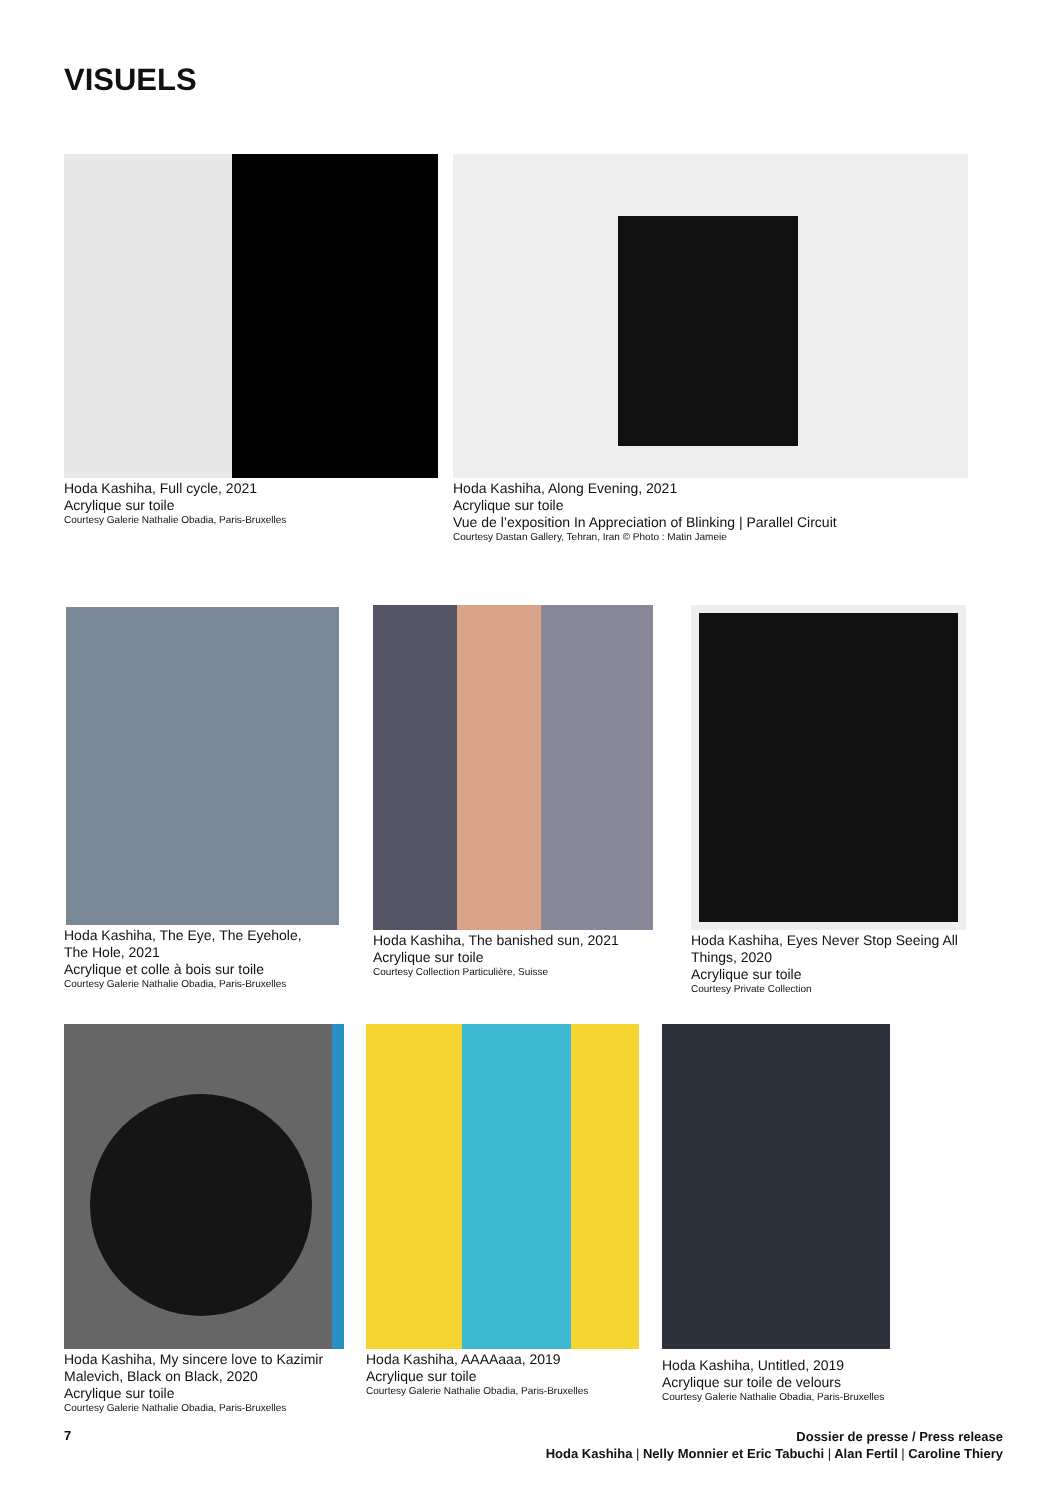VISUELS
Hoda Kashiha, Full cycle, 2021
Acrylique sur toile
Courtesy Galerie Nathalie Obadia, Paris-Bruxelles
Hoda Kashiha, Along Evening, 2021
Acrylique sur toile
Vue de l’exposition In Appreciation of Blinking | Parallel Circuit
Courtesy Dastan Gallery, Tehran, Iran © Photo : Matin Jameie
Hoda Kashiha, The Eye, The Eyehole,
The Hole, 2021
Acrylique et colle à bois sur toile
Courtesy Galerie Nathalie Obadia, Paris-Bruxelles
Hoda Kashiha, The banished sun, 2021
Acrylique sur toile
Courtesy Collection Particulière, Suisse
Hoda Kashiha, Eyes Never Stop Seeing All
Things, 2020
Acrylique sur toile
Courtesy Private Collection
Hoda Kashiha, My sincere love to Kazimir
Malevich, Black on Black, 2020
Acrylique sur toile
Courtesy Galerie Nathalie Obadia, Paris-Bruxelles
Hoda Kashiha, AAAAaaa, 2019
Acrylique sur toile
Courtesy Galerie Nathalie Obadia, Paris-Bruxelles
Hoda Kashiha, Untitled, 2019
Acrylique sur toile de velours
Courtesy Galerie Nathalie Obadia, Paris-Bruxelles
7
Dossier de presse / Press release
Hoda Kashiha | Nelly Monnier et Eric Tabuchi | Alan Fertil | Caroline Thiery